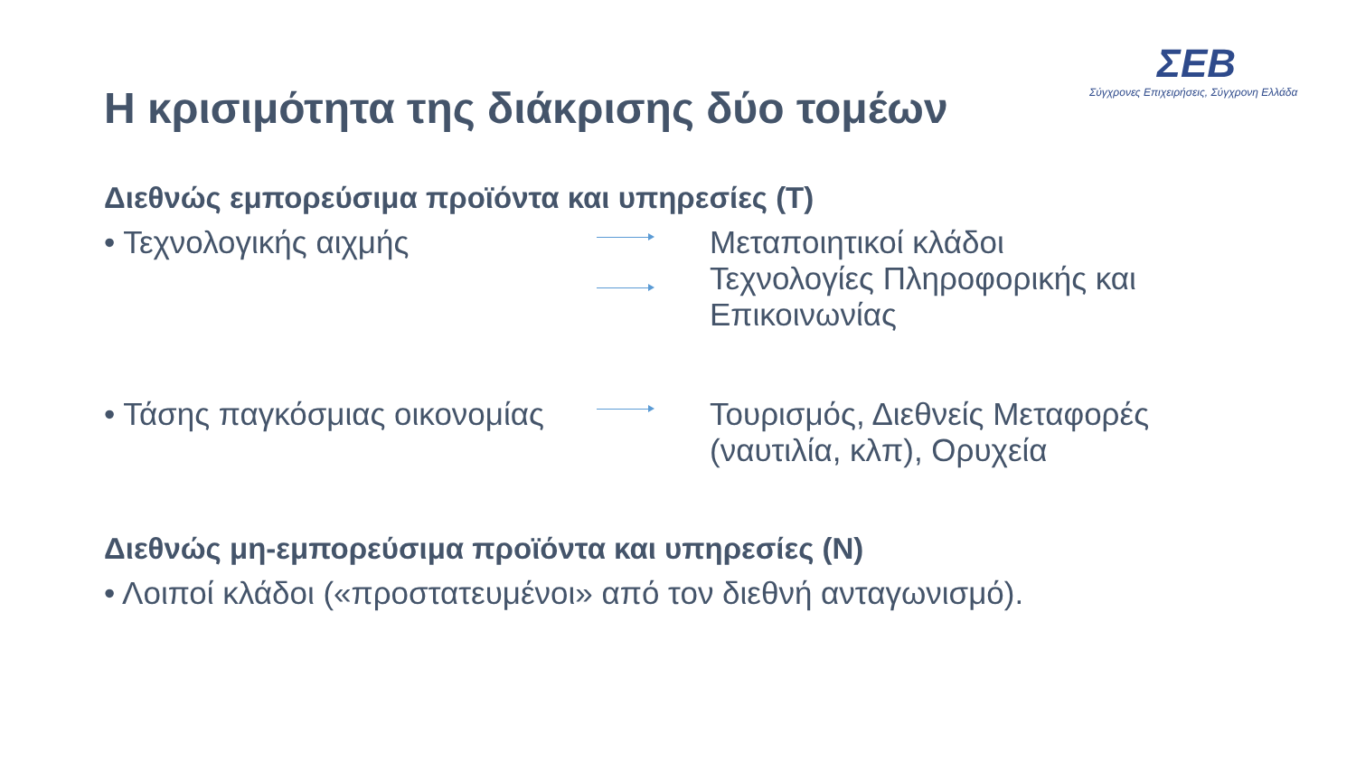ΣΕΒ
Σύγχρονες Επιχειρήσεις, Σύγχρονη Ελλάδα
Η κρισιμότητα της διάκρισης δύο τομέων
Διεθνώς εμπορεύσιμα προϊόντα και υπηρεσίες (T)
• Τεχνολογικής αιχμής
Μεταποιητικοί κλάδοι
Τεχνολογίες Πληροφορικής και
Επικοινωνίας
• Τάσης παγκόσμιας οικονομίας
Τουρισμός, Διεθνείς Μεταφορές
(ναυτιλία, κλπ), Ορυχεία
Διεθνώς μη-εμπορεύσιμα προϊόντα και υπηρεσίες (N)
• Λοιποί κλάδοι («προστατευμένοι» από τον διεθνή ανταγωνισμό).